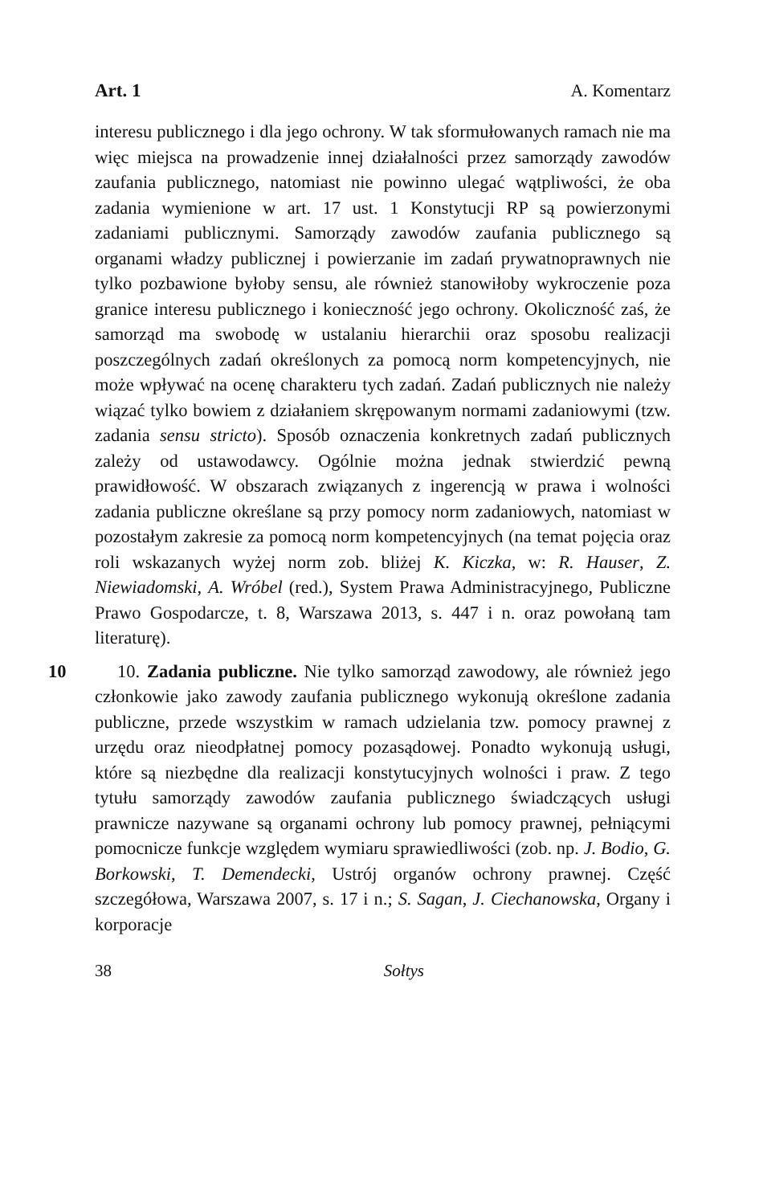Art. 1 A. Komentarz
interesu publicznego i dla jego ochrony. W tak sformułowanych ramach nie ma więc miejsca na prowadzenie innej działalności przez samorządy zawodów zaufania publicznego, natomiast nie powinno ulegać wątpliwości, że oba zadania wymienione w art. 17 ust. 1 Konstytucji RP są powierzonymi zadaniami publicznymi. Samorządy zawodów zaufania publicznego są organami władzy publicznej i powierzanie im zadań prywatnoprawnych nie tylko pozbawione byłoby sensu, ale również stanowiłoby wykroczenie poza granice interesu publicznego i konieczność jego ochrony. Okoliczność zaś, że samorząd ma swobodę w ustalaniu hierarchii oraz sposobu realizacji poszczególnych zadań określonych za pomocą norm kompetencyjnych, nie może wpływać na ocenę charakteru tych zadań. Zadań publicznych nie należy wiązać tylko bowiem z działaniem skrępowanym normami zadaniowymi (tzw. zadania sensu stricto). Sposób oznaczenia konkretnych zadań publicznych zależy od ustawodawcy. Ogólnie można jednak stwierdzić pewną prawidłowość. W obszarach związanych z ingerencją w prawa i wolności zadania publiczne określane są przy pomocy norm zadaniowych, natomiast w pozostałym zakresie za pomocą norm kompetencyjnych (na temat pojęcia oraz roli wskazanych wyżej norm zob. bliżej K. Kiczka, w: R. Hauser, Z. Niewiadomski, A. Wróbel (red.), System Prawa Administracyjnego, Publiczne Prawo Gospodarcze, t. 8, Warszawa 2013, s. 447 i n. oraz powołaną tam literaturę).
10 10. Zadania publiczne. Nie tylko samorząd zawodowy, ale również jego członkowie jako zawody zaufania publicznego wykonują określone zadania publiczne, przede wszystkim w ramach udzielania tzw. pomocy prawnej z urzędu oraz nieodpłatnej pomocy pozasądowej. Ponadto wykonują usługi, które są niezbędne dla realizacji konstytucyjnych wolności i praw. Z tego tytułu samorządy zawodów zaufania publicznego świadczących usługi prawnicze nazywane są organami ochrony lub pomocy prawnej, pełniącymi pomocnicze funkcje względem wymiaru sprawiedliwości (zob. np. J. Bodio, G. Borkowski, T. Demendecki, Ustrój organów ochrony prawnej. Część szczegółowa, Warszawa 2007, s. 17 i n.; S. Sagan, J. Ciechanowska, Organy i korporacje
38 Sołtys